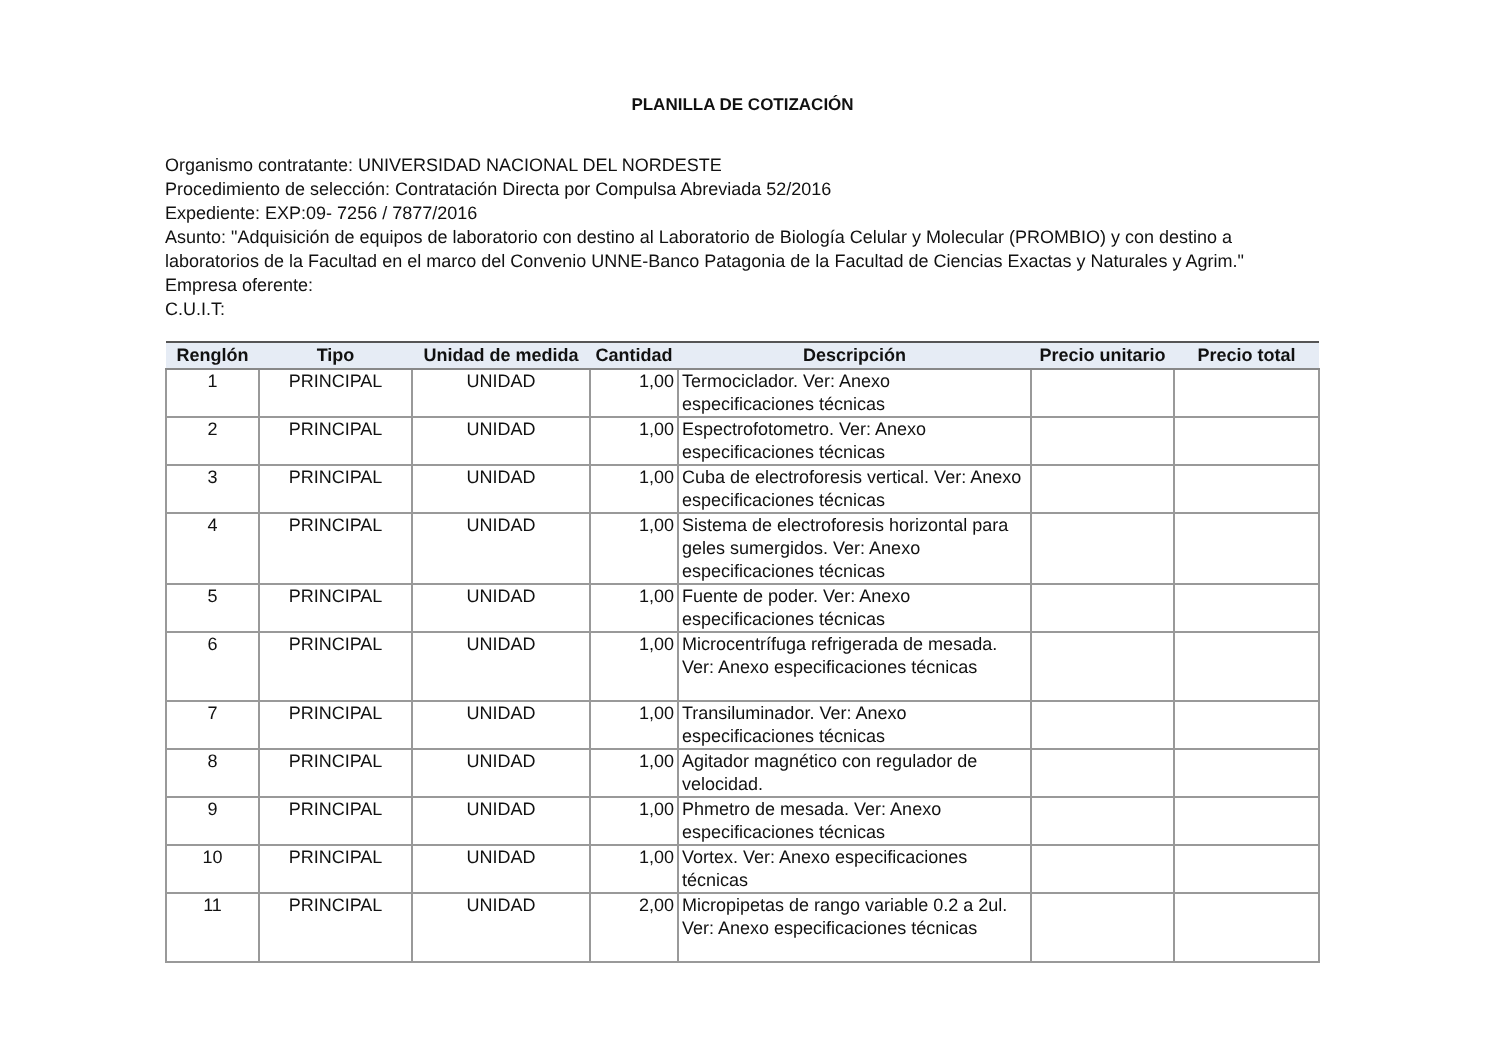PLANILLA DE COTIZACIÓN
Organismo contratante: UNIVERSIDAD NACIONAL DEL NORDESTE
Procedimiento de selección: Contratación Directa por Compulsa Abreviada 52/2016
Expediente: EXP:09- 7256 / 7877/2016
Asunto: "Adquisición de equipos de laboratorio con destino al Laboratorio de Biología Celular y Molecular (PROMBIO) y con destino a laboratorios de la Facultad en el marco del Convenio UNNE-Banco Patagonia de la Facultad de Ciencias Exactas y Naturales y Agrim."
Empresa oferente:
C.U.I.T:
| Renglón | Tipo | Unidad de medida | Cantidad | Descripción | Precio unitario | Precio total |
| --- | --- | --- | --- | --- | --- | --- |
| 1 | PRINCIPAL | UNIDAD | 1,00 | Termociclador. Ver: Anexo especificaciones técnicas | | |
| 2 | PRINCIPAL | UNIDAD | 1,00 | Espectrofotometro. Ver: Anexo especificaciones técnicas | | |
| 3 | PRINCIPAL | UNIDAD | 1,00 | Cuba de electroforesis vertical. Ver: Anexo especificaciones técnicas | | |
| 4 | PRINCIPAL | UNIDAD | 1,00 | Sistema de electroforesis horizontal para geles sumergidos. Ver: Anexo especificaciones técnicas | | |
| 5 | PRINCIPAL | UNIDAD | 1,00 | Fuente de poder. Ver: Anexo especificaciones técnicas | | |
| 6 | PRINCIPAL | UNIDAD | 1,00 | Microcentrífuga refrigerada de mesada. Ver: Anexo especificaciones técnicas | | |
| 7 | PRINCIPAL | UNIDAD | 1,00 | Transiluminador. Ver: Anexo especificaciones técnicas | | |
| 8 | PRINCIPAL | UNIDAD | 1,00 | Agitador magnético con regulador de velocidad. | | |
| 9 | PRINCIPAL | UNIDAD | 1,00 | Phmetro de mesada. Ver: Anexo especificaciones técnicas | | |
| 10 | PRINCIPAL | UNIDAD | 1,00 | Vortex. Ver: Anexo especificaciones técnicas | | |
| 11 | PRINCIPAL | UNIDAD | 2,00 | Micropipetas de rango variable 0.2 a 2ul. Ver: Anexo especificaciones técnicas | | |